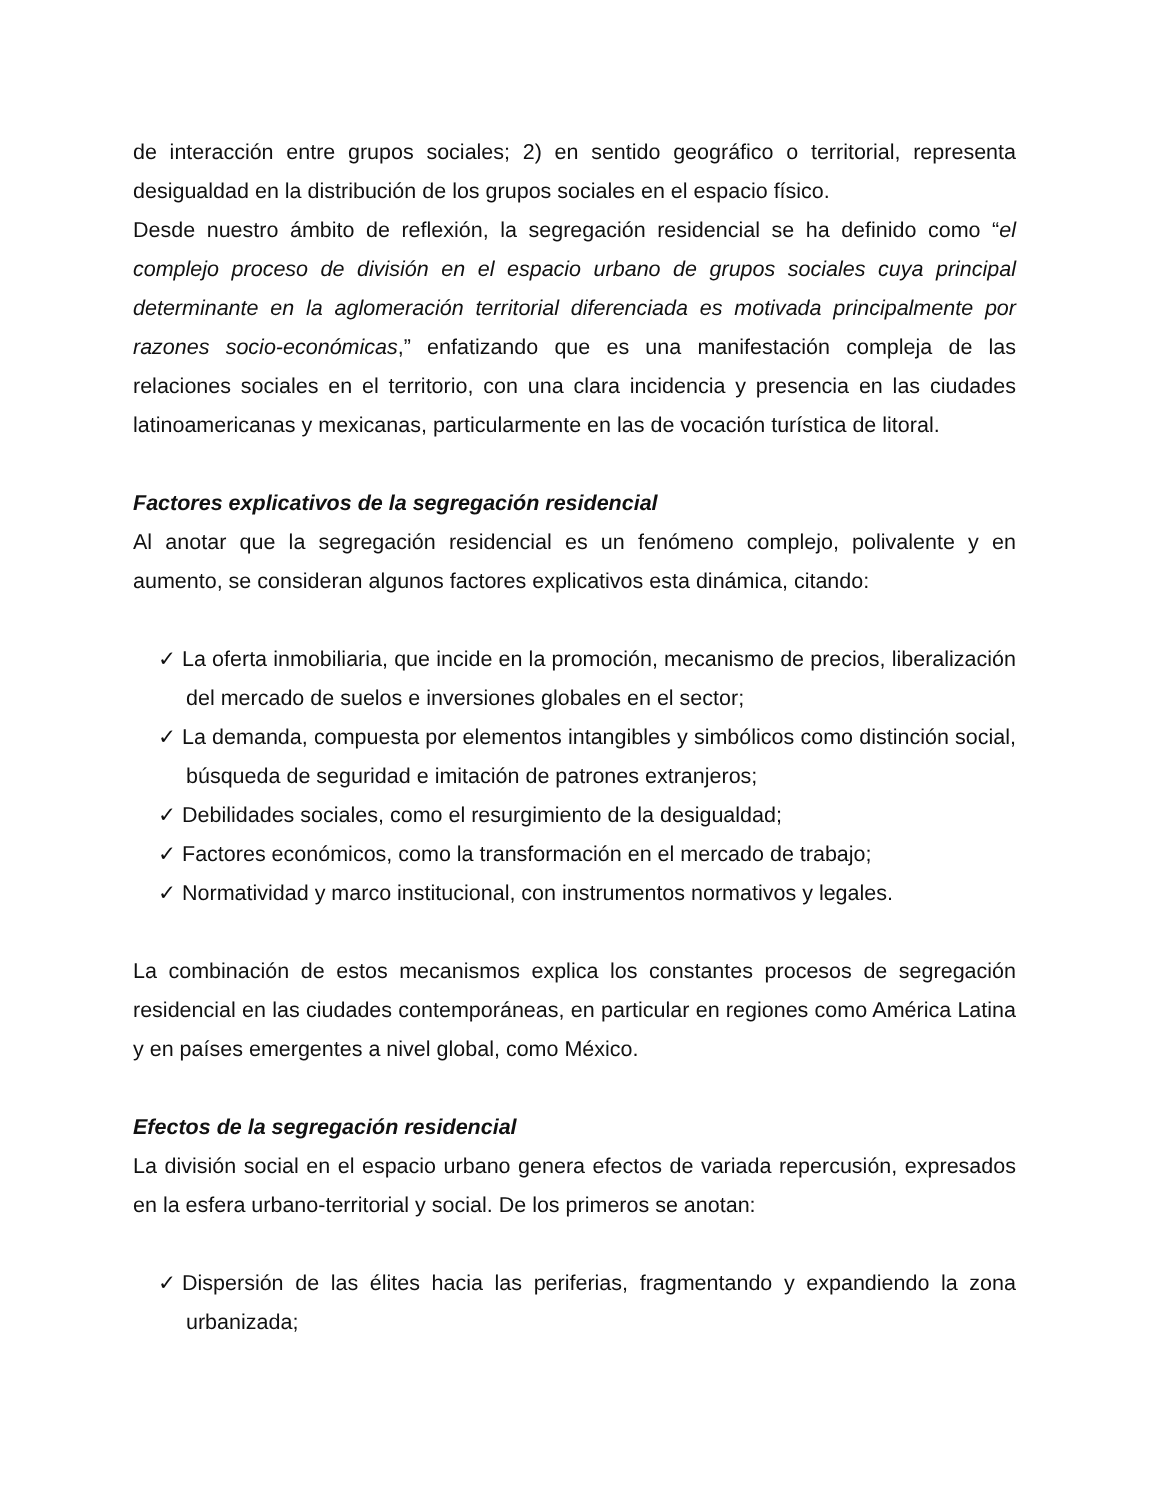de interacción entre grupos sociales; 2) en sentido geográfico o territorial, representa desigualdad en la distribución de los grupos sociales en el espacio físico.
Desde nuestro ámbito de reflexión, la segregación residencial se ha definido como “el complejo proceso de división en el espacio urbano de grupos sociales cuya principal determinante en la aglomeración territorial diferenciada es motivada principalmente por razones socio-económicas,” enfatizando que es una manifestación compleja de las relaciones sociales en el territorio, con una clara incidencia y presencia en las ciudades latinoamericanas y mexicanas, particularmente en las de vocación turística de litoral.
Factores explicativos de la segregación residencial
Al anotar que la segregación residencial es un fenómeno complejo, polivalente y en aumento, se consideran algunos factores explicativos esta dinámica, citando:
✓ La oferta inmobiliaria, que incide en la promoción, mecanismo de precios, liberalización del mercado de suelos e inversiones globales en el sector;
✓ La demanda, compuesta por elementos intangibles y simbólicos como distinción social, búsqueda de seguridad e imitación de patrones extranjeros;
✓ Debilidades sociales, como el resurgimiento de la desigualdad;
✓ Factores económicos, como la transformación en el mercado de trabajo;
✓ Normatividad y marco institucional, con instrumentos normativos y legales.
La combinación de estos mecanismos explica los constantes procesos de segregación residencial en las ciudades contemporáneas, en particular en regiones como América Latina y en países emergentes a nivel global, como México.
Efectos de la segregación residencial
La división social en el espacio urbano genera efectos de variada repercusión, expresados en la esfera urbano-territorial y social. De los primeros se anotan:
✓ Dispersión de las élites hacia las periferias, fragmentando y expandiendo la zona urbanizada;